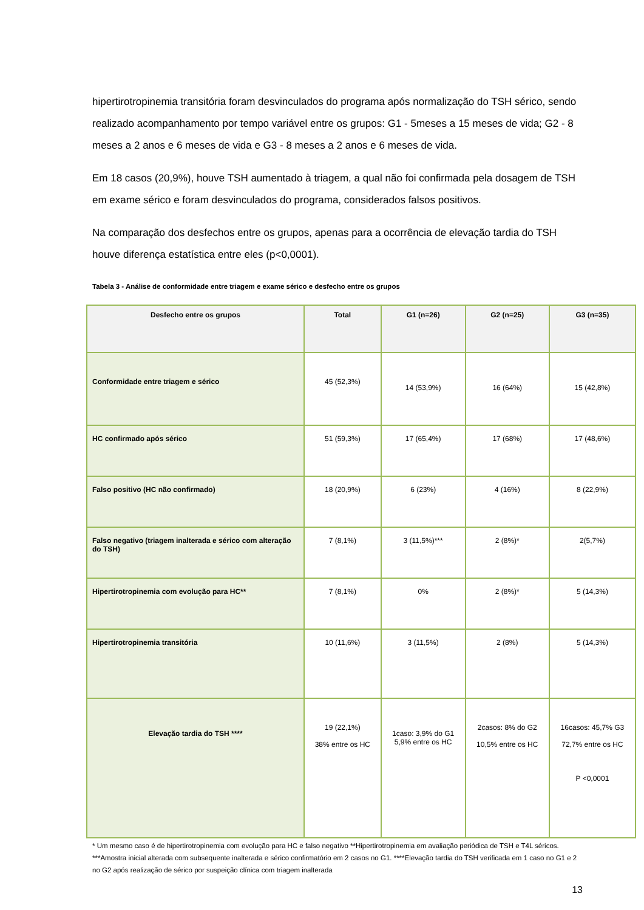hipertirotropinemia transitória foram desvinculados do programa após normalização do TSH sérico, sendo realizado acompanhamento por tempo variável entre os grupos: G1 - 5meses a 15 meses de vida; G2 - 8 meses a 2 anos e 6 meses de vida e G3 - 8 meses a 2 anos e 6 meses de vida.
Em 18 casos (20,9%), houve TSH aumentado à triagem, a qual não foi confirmada pela dosagem de TSH em exame sérico e foram desvinculados do programa, considerados falsos positivos.
Na comparação dos desfechos entre os grupos, apenas para a ocorrência de elevação tardia do TSH houve diferença estatística entre eles (p<0,0001).
Tabela 3 - Análise de conformidade entre triagem e exame sérico e desfecho entre os grupos
| Desfecho entre os grupos | Total | G1 (n=26) | G2 (n=25) | G3 (n=35) |
| --- | --- | --- | --- | --- |
| Conformidade entre triagem e sérico | 45 (52,3%) | 14 (53,9%) | 16 (64%) | 15 (42,8%) |
| HC confirmado após sérico | 51 (59,3%) | 17 (65,4%) | 17 (68%) | 17 (48,6%) |
| Falso positivo (HC não confirmado) | 18 (20,9%) | 6 (23%) | 4 (16%) | 8 (22,9%) |
| Falso negativo (triagem inalterada e sérico com alteração do TSH) | 7 (8,1%) | 3 (11,5%)*** | 2 (8%)* | 2(5,7%) |
| Hipertirotropinemia com evolução para HC** | 7 (8,1%) | 0% | 2 (8%)* | 5 (14,3%) |
| Hipertirotropinemia transitória | 10 (11,6%) | 3 (11,5%) | 2 (8%) | 5 (14,3%) |
| Elevação tardia do TSH **** | 19 (22,1%) 38% entre os HC | 1caso: 3,9% do G1 5,9% entre os HC | 2casos: 8% do G2 10,5% entre os HC | 16casos: 45,7% G3 72,7% entre os HC P <0,0001 |
* Um mesmo caso é de hipertirotropinemia com evolução para HC e falso negativo **Hipertirotropinemia em avaliação periódica de TSH e T4L séricos. ***Amostra inicial alterada com subsequente inalterada e sérico confirmatório em 2 casos no G1. ****Elevação tardia do TSH verificada em 1 caso no G1 e 2 no G2 após realização de sérico por suspeição clínica com triagem inalterada
13